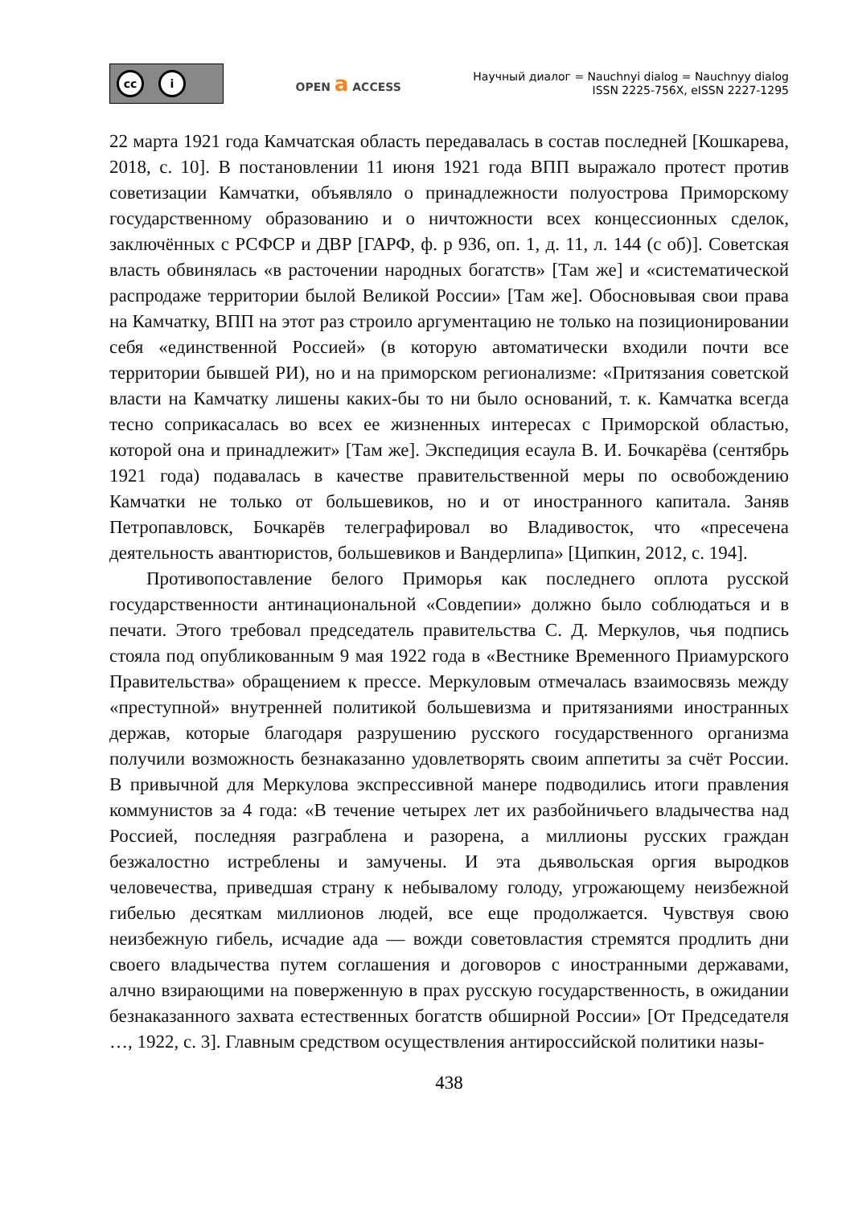cc i
OPEN a ACCESS
Научный диалог = Nauchnyi dialog = Nauchnyy dialog
ISSN 2225-756X, eISSN 2227-1295
22 марта 1921 года Камчатская область передавалась в состав последней [Кошкарева, 2018, с. 10]. В постановлении 11 июня 1921 года ВПП выражало протест против советизации Камчатки, объявляло о принадлежности полуострова Приморскому государственному образованию и о ничтожности всех концессионных сделок, заключённых с РСФСР и ДВР [ГАРФ, ф. р 936, оп. 1, д. 11, л. 144 (с об)]. Советская власть обвинялась «в расточении народных богатств» [Там же] и «систематической распродаже территории былой Великой России» [Там же]. Обосновывая свои права на Камчатку, ВПП на этот раз строило аргументацию не только на позиционировании себя «единственной Россией» (в которую автоматически входили почти все территории бывшей РИ), но и на приморском регионализме: «Притязания советской власти на Камчатку лишены каких-бы то ни было оснований, т. к. Камчатка всегда тесно соприкасалась во всех ее жизненных интересах с Приморской областью, которой она и принадлежит» [Там же]. Экспедиция есаула В. И. Бочкарёва (сентябрь 1921 года) подавалась в качестве правительственной меры по освобождению Камчатки не только от большевиков, но и от иностранного капитала. Заняв Петропавловск, Бочкарёв телеграфировал во Владивосток, что «пресечена деятельность авантюристов, большевиков и Вандерлипа» [Ципкин, 2012, с. 194].
Противопоставление белого Приморья как последнего оплота русской государственности антинациональной «Совдепии» должно было соблюдаться и в печати. Этого требовал председатель правительства С. Д. Меркулов, чья подпись стояла под опубликованным 9 мая 1922 года в «Вестнике Временного Приамурского Правительства» обращением к прессе. Меркуловым отмечалась взаимосвязь между «преступной» внутренней политикой большевизма и притязаниями иностранных держав, которые благодаря разрушению русского государственного организма получили возможность безнаказанно удовлетворять своим аппетиты за счёт России. В привычной для Меркулова экспрессивной манере подводились итоги правления коммунистов за 4 года: «В течение четырех лет их разбойничьего владычества над Россией, последняя разграблена и разорена, а миллионы русских граждан безжалостно истреблены и замучены. И эта дьявольская оргия выродков человечества, приведшая страну к небывалому голоду, угрожающему неизбежной гибелью десяткам миллионов людей, все еще продолжается. Чувствуя свою неизбежную гибель, исчадие ада — вожди советовластия стремятся продлить дни своего владычества путем соглашения и договоров с иностранными державами, алчно взирающими на поверженную в прах русскую государственность, в ожидании безнаказанного захвата естественных богатств обширной России» [От Председателя …, 1922, с. 3]. Главным средством осуществления антироссийской политики назы-
438